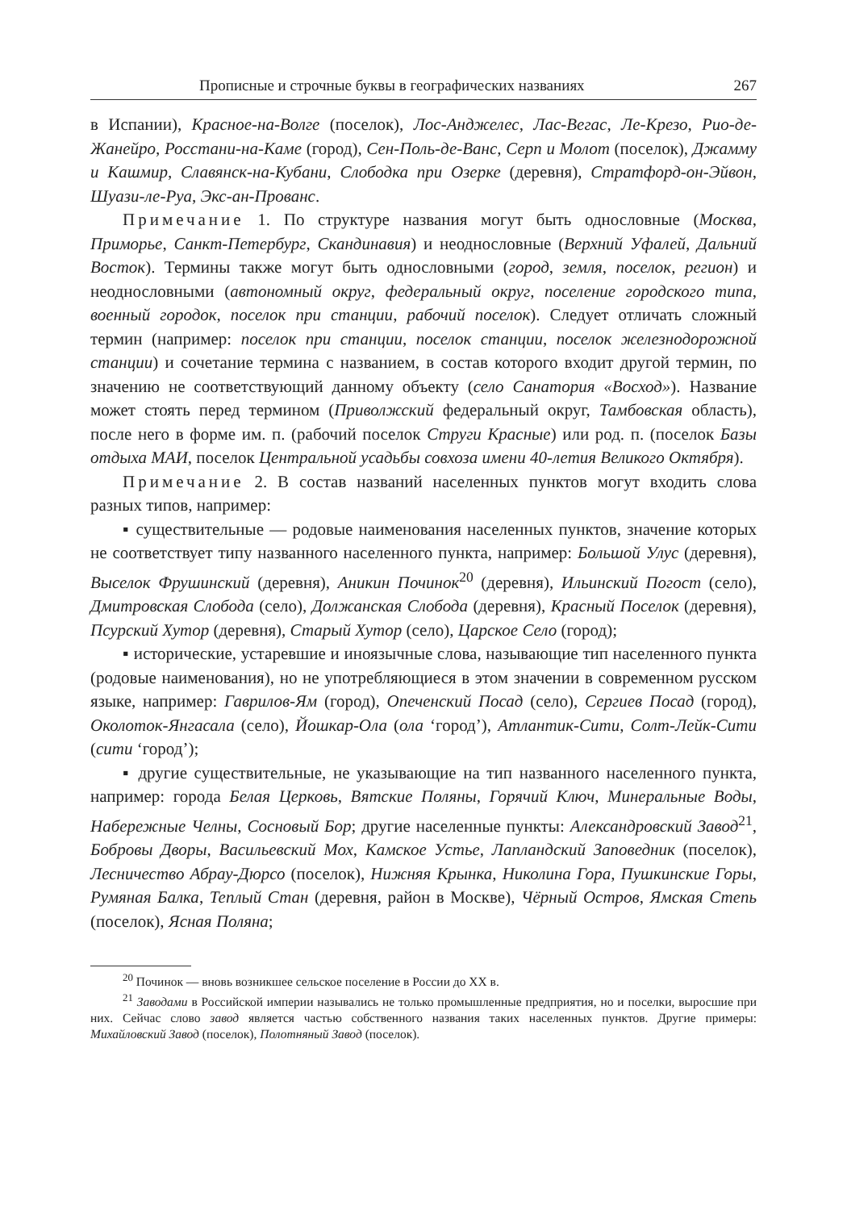Прописные и строчные буквы в географических названиях 267
в Испании), Красное-на-Волге (поселок), Лос-Анджелес, Лас-Вегас, Ле-Крезо, Рио-де-Жанейро, Росстани-на-Каме (город), Сен-Поль-де-Ванс, Серп и Молот (поселок), Джамму и Кашмир, Славянск-на-Кубани, Слободка при Озерке (деревня), Стратфорд-он-Эйвон, Шуази-ле-Руа, Экс-ан-Прованс.
Примечание 1. По структуре названия могут быть однословные (Москва, Приморье, Санкт-Петербург, Скандинавия) и неоднословные (Верхний Уфалей, Дальний Восток). Термины также могут быть однословными (город, земля, поселок, регион) и неоднословными (автономный округ, федеральный округ, поселение городского типа, военный городок, поселок при станции, рабочий поселок). Следует отличать сложный термин (например: поселок при станции, поселок станции, поселок железнодорожной станции) и сочетание термина с названием, в состав которого входит другой термин, по значению не соответствующий данному объекту (село Санатория «Восход»). Название может стоять перед термином (Приволжский федеральный округ, Тамбовская область), после него в форме им. п. (рабочий поселок Струги Красные) или род. п. (поселок Базы отдыха МАИ, поселок Центральной усадьбы совхоза имени 40-летия Великого Октября).
Примечание 2. В состав названий населенных пунктов могут входить слова разных типов, например:
▪ существительные — родовые наименования населенных пунктов, значение которых не соответствует типу названного населенного пункта, например: Большой Улус (деревня), Выселок Фрушинский (деревня), Аникин Починок<sup>20</sup> (деревня), Ильинский Погост (село), Дмитровская Слобода (село), Должанская Слобода (деревня), Красный Поселок (деревня), Псурский Хутор (деревня), Старый Хутор (село), Царское Село (город);
▪ исторические, устаревшие и иноязычные слова, называющие тип населенного пункта (родовые наименования), но не употребляющиеся в этом значении в современном русском языке, например: Гаврилов-Ям (город), Опеченский Посад (село), Сергиев Посад (город), Околоток-Янгасала (село), Йошкар-Ола (ола ‘город’), Атлантик-Сити, Солт-Лейк-Сити (сити ‘город’);
▪ другие существительные, не указывающие на тип названного населенного пункта, например: города Белая Церковь, Вятские Поляны, Горячий Ключ, Минеральные Воды, Набережные Челны, Сосновый Бор; другие населенные пункты: Александровский Завод<sup>21</sup>, Бобровы Дворы, Васильевский Мох, Камское Устье, Лапландский Заповедник (поселок), Лесничество Абрау-Дюрсо (поселок), Нижняя Крынка, Николина Гора, Пушкинские Горы, Румяная Балка, Теплый Стан (деревня, район в Москве), Чёрный Остров, Ямская Степь (поселок), Ясная Поляна;
<sup>20</sup> Починок — вновь возникшее сельское поселение в России до XX в.
<sup>21</sup> Заводами в Российской империи назывались не только промышленные предприятия, но и поселки, выросшие при них. Сейчас слово завод является частью собственного названия таких населенных пунктов. Другие примеры: Михайловский Завод (поселок), Полотняный Завод (поселок).